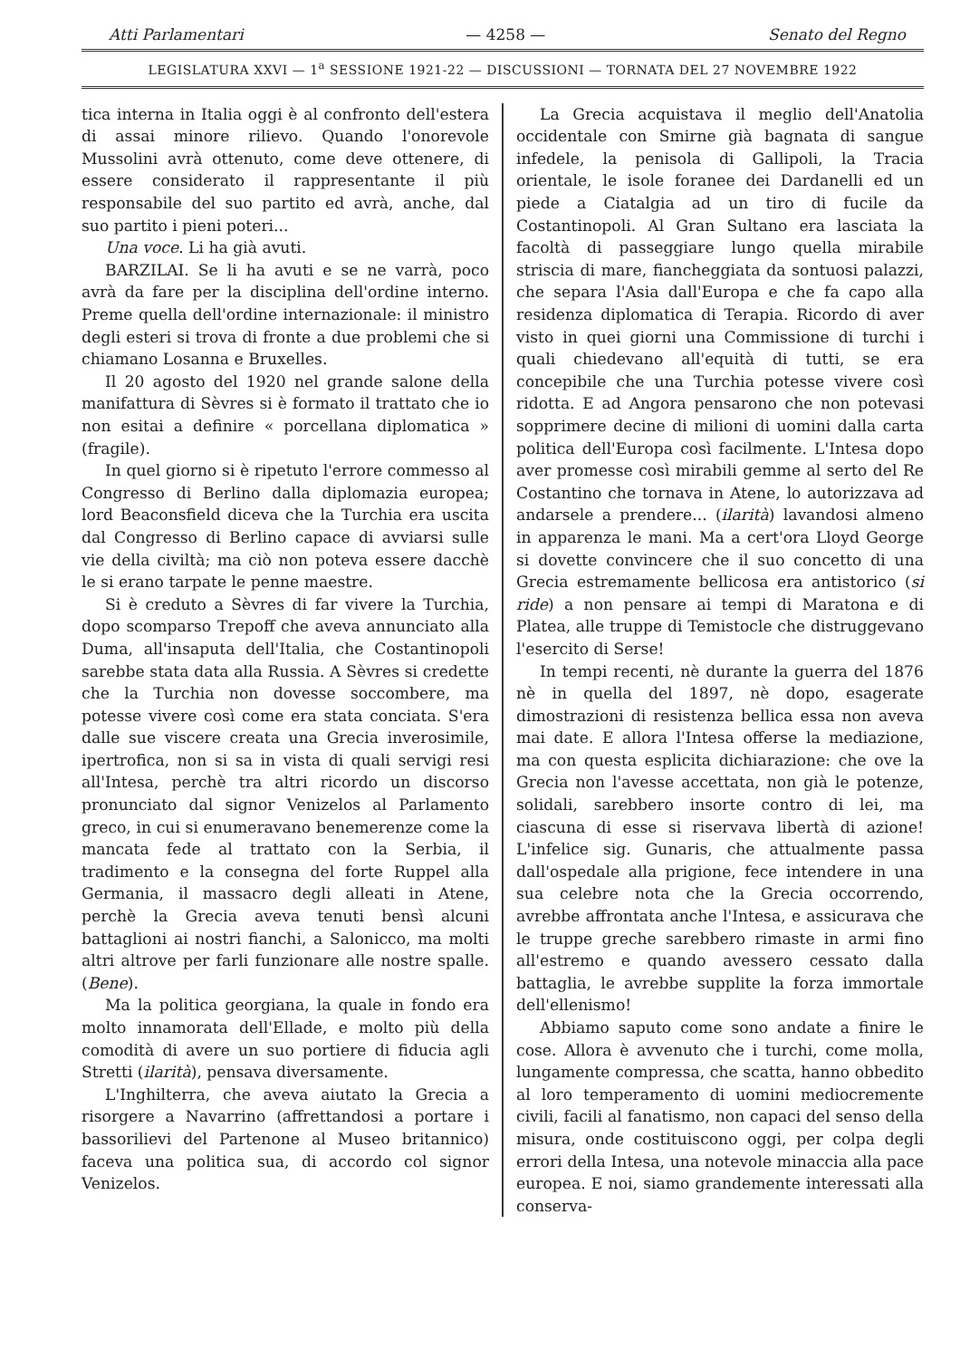Atti Parlamentari — 4258 — Senato del Regno
LEGISLATURA XXVI — 1<sup>a</sup> SESSIONE 1921-22 — DISCUSSIONI — TORNATA DEL 27 NOVEMBRE 1922
tica interna in Italia oggi è al confronto dell'estera di assai minore rilievo. Quando l'onorevole Mussolini avrà ottenuto, come deve ottenere, di essere considerato il rappresentante il più responsabile del suo partito ed avrà, anche, dal suo partito i pieni poteri...
Una voce. Li ha già avuti.
BARZILAI. Se li ha avuti e se ne varrà, poco avrà da fare per la disciplina dell'ordine interno. Preme quella dell'ordine internazionale: il ministro degli esteri si trova di fronte a due problemi che si chiamano Losanna e Bruxelles.
Il 20 agosto del 1920 nel grande salone della manifattura di Sèvres si è formato il trattato che io non esitai a definire « porcellana diplomatica » (fragile).
In quel giorno si è ripetuto l'errore commesso al Congresso di Berlino dalla diplomazia europea; lord Beaconsfield diceva che la Turchia era uscita dal Congresso di Berlino capace di avviarsi sulle vie della civiltà; ma ciò non poteva essere dacchè le si erano tarpate le penne maestre.
Si è creduto a Sèvres di far vivere la Turchia, dopo scomparso Trepoff che aveva annunciato alla Duma, all'insaputa dell'Italia, che Costantinopoli sarebbe stata data alla Russia. A Sèvres si credette che la Turchia non dovesse soccombere, ma potesse vivere così come era stata conciata. S'era dalle sue viscere creata una Grecia inverosimile, ipertrofica, non si sa in vista di quali servigi resi all'Intesa, perchè tra altri ricordo un discorso pronunciato dal signor Venizelos al Parlamento greco, in cui si enumeravano benemerenze come la mancata fede al trattato con la Serbia, il tradimento e la consegna del forte Ruppel alla Germania, il massacro degli alleati in Atene, perchè la Grecia aveva tenuti bensì alcuni battaglioni ai nostri fianchi, a Salonicco, ma molti altri altrove per farli funzionare alle nostre spalle. (Bene).
Ma la politica georgiana, la quale in fondo era molto innamorata dell'Ellade, e molto più della comodità di avere un suo portiere di fiducia agli Stretti (ilarità), pensava diversamente.
L'Inghilterra, che aveva aiutato la Grecia a risorgere a Navarrino (affrettandosi a portare i bassorilievi del Partenone al Museo britannico) faceva una politica sua, di accordo col signor Venizelos.
La Grecia acquistava il meglio dell'Anatolia occidentale con Smirne già bagnata di sangue infedele, la penisola di Gallipoli, la Tracia orientale, le isole foranee dei Dardanelli ed un piede a Ciatalgia ad un tiro di fucile da Costantinopoli. Al Gran Sultano era lasciata la facoltà di passeggiare lungo quella mirabile striscia di mare, fiancheggiata da sontuosi palazzi, che separa l'Asia dall'Europa e che fa capo alla residenza diplomatica di Terapia. Ricordo di aver visto in quei giorni una Commissione di turchi i quali chiedevano all'equità di tutti, se era concepibile che una Turchia potesse vivere così ridotta. E ad Angora pensarono che non potevasi sopprimere decine di milioni di uomini dalla carta politica dell'Europa così facilmente. L'Intesa dopo aver promesse così mirabili gemme al serto del Re Costantino che tornava in Atene, lo autorizzava ad andarsele a prendere... (ilarità) lavandosi almeno in apparenza le mani. Ma a cert'ora Lloyd George si dovette convincere che il suo concetto di una Grecia estremamente bellicosa era antistorico (si ride) a non pensare ai tempi di Maratona e di Platea, alle truppe di Temistocle che distruggevano l'esercito di Serse!
In tempi recenti, nè durante la guerra del 1876 nè in quella del 1897, nè dopo, esagerate dimostrazioni di resistenza bellica essa non aveva mai date. E allora l'Intesa offerse la mediazione, ma con questa esplicita dichiarazione: che ove la Grecia non l'avesse accettata, non già le potenze, solidali, sarebbero insorte contro di lei, ma ciascuna di esse si riservava libertà di azione! L'infelice sig. Gunaris, che attualmente passa dall'ospedale alla prigione, fece intendere in una sua celebre nota che la Grecia occorrendo, avrebbe affrontata anche l'Intesa, e assicurava che le truppe greche sarebbero rimaste in armi fino all'estremo e quando avessero cessato dalla battaglia, le avrebbe supplite la forza immortale dell'ellenismo!
Abbiamo saputo come sono andate a finire le cose. Allora è avvenuto che i turchi, come molla, lungamente compressa, che scatta, hanno obbedito al loro temperamento di uomini mediocremente civili, facili al fanatismo, non capaci del senso della misura, onde costituiscono oggi, per colpa degli errori della Intesa, una notevole minaccia alla pace europea. E noi, siamo grandemente interessati alla conserva-